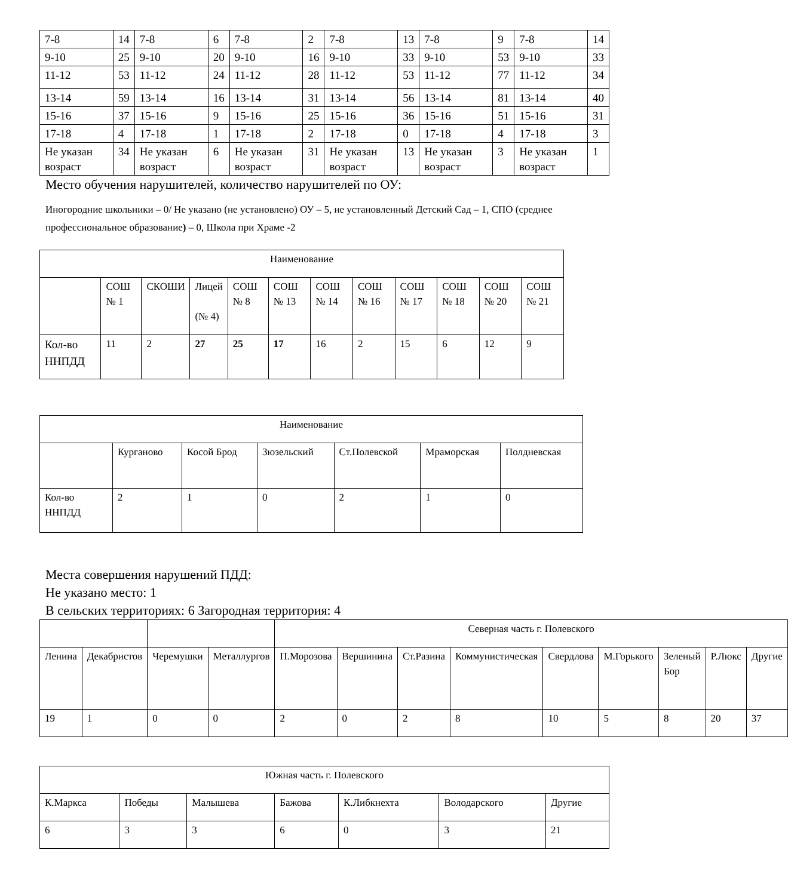| 7-8 | 14 | 7-8 | 6 | 7-8 | 2 | 7-8 | 13 | 7-8 | 9 | 7-8 | 14 |
| 9-10 | 25 | 9-10 | 20 | 9-10 | 16 | 9-10 | 33 | 9-10 | 53 | 9-10 | 33 |
| 11-12 | 53 | 11-12 | 24 | 11-12 | 28 | 11-12 | 53 | 11-12 | 77 | 11-12 | 34 |
| 13-14 | 59 | 13-14 | 16 | 13-14 | 31 | 13-14 | 56 | 13-14 | 81 | 13-14 | 40 |
| 15-16 | 37 | 15-16 | 9 | 15-16 | 25 | 15-16 | 36 | 15-16 | 51 | 15-16 | 31 |
| 17-18 | 4 | 17-18 | 1 | 17-18 | 2 | 17-18 | 0 | 17-18 | 4 | 17-18 | 3 |
| Не указан возраст | 34 | Не указан возраст | 6 | Не указан возраст | 31 | Не указан возраст | 13 | Не указан возраст | 3 | Не указан возраст | 1 |
Место обучения нарушителей, количество нарушителей по ОУ:
Иногородние школьники – 0/ Не указано (не установлено) ОУ – 5, не установленный Детский Сад – 1, СПО (среднее профессиональное образование) – 0, Школа при Храме -2
| Наименование | | | | | | | | | | | |
| | СОШ № 1 | СКОШИ | Лицей (№ 4) | СОШ № 8 | СОШ № 13 | СОШ № 14 | СОШ № 16 | СОШ № 17 | СОШ № 18 | СОШ № 20 | СОШ № 21 |
| Кол-во ННПДД | 11 | 2 | 27 | 25 | 17 | 16 | 2 | 15 | 6 | 12 | 9 |
| Наименование | | | | | | |
| | Курганово | Косой Брод | Зюзельский | Ст.Полевской | Мраморская | Полдневская |
| Кол-во ННПДД | 2 | 1 | 0 | 2 | 1 | 0 |
Места совершения нарушений ПДД:
Не указано место: 1
В сельских территориях: 6 Загородная территория: 4
| | | | | Северная часть г. Полевского | | | | | | | | |
| Ленина | Декабристов | Черемушки | Металлургов | П.Морозова | Вершинина | Ст.Разина | Коммунистическая | Свердлова | М.Горького | Зеленый Бор | Р.Люкс | Другие |
| 19 | 1 | 0 | 0 | 2 | 0 | 2 | 8 | 10 | 5 | 8 | 20 | 37 |
| Южная часть г. Полевского | | | | | | |
| К.Маркса | Победы | Малышева | Бажова | К.Либкнехта | Володарского | Другие |
| 6 | 3 | 3 | 6 | 0 | 3 | 21 |